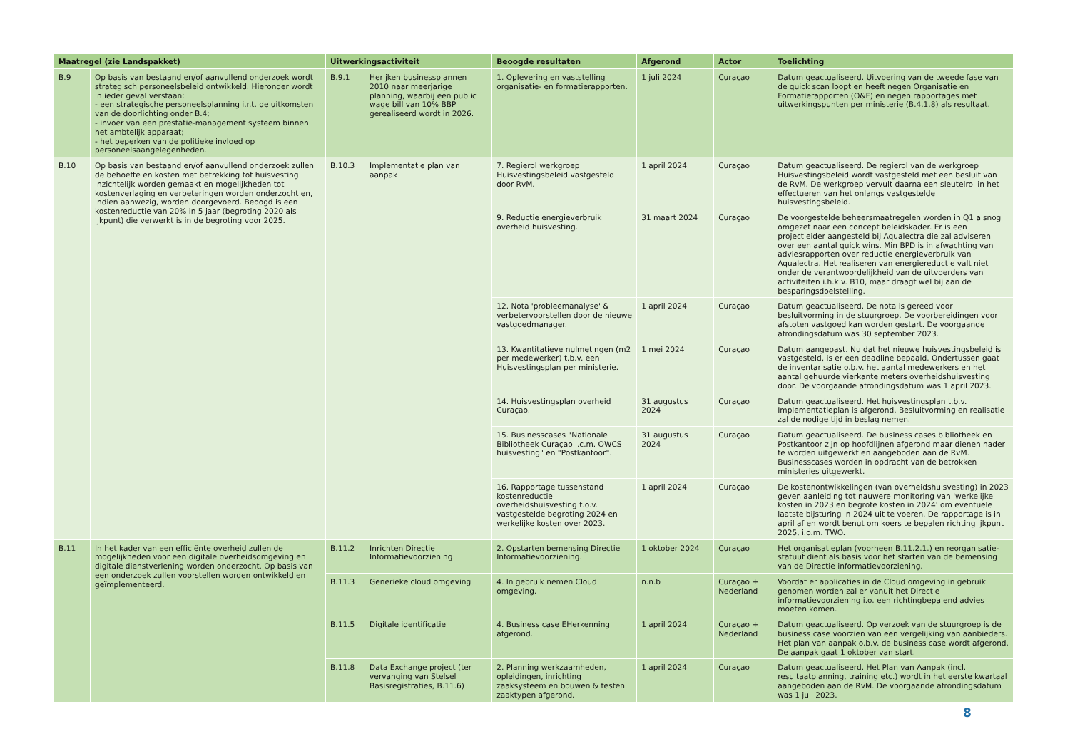| Maatregel (zie Landspakket) | | Uitwerkingsactiviteit | | Beoogde resultaten | Afgerond | Actor | Toelichting |
| --- | --- | --- | --- | --- | --- | --- | --- |
| B.9 | Op basis van bestaand en/of aanvullend onderzoek wordt strategisch personeelsbeleid ontwikkeld. Hieronder wordt in ieder geval verstaan: - een strategische personeelsplanning i.r.t. de uitkomsten van de doorlichting onder B.4; - invoer van een prestatie-management systeem binnen het ambtelijk apparaat; - het beperken van de politieke invloed op personeelsaangelegenheden. | B.9.1 | Herijken businessplannen 2010 naar meerjarige planning, waarbij een public wage bill van 10% BBP gerealiseerd wordt in 2026. | 1. Oplevering en vaststelling organisatie- en formatierapporten. | 1 juli 2024 | Curaçao | Datum geactualiseerd. Uitvoering van de tweede fase van de quick scan loopt en heeft negen Organisatie en Formatierapporten (O&F) en negen rapportages met uitwerkingspunten per ministerie (B.4.1.8) als resultaat. |
| B.10 | Op basis van bestaand en/of aanvullend onderzoek zullen de behoefte en kosten met betrekking tot huisvesting inzichtelijk worden gemaakt en mogelijkheden tot kostenverlaging en verbeteringen worden onderzocht en, indien aanwezig, worden doorgevoerd. Beoogd is een kostenreductie van 20% in 5 jaar (begroting 2020 als ijkpunt) die verwerkt is in de begroting voor 2025. | B.10.3 | Implementatie plan van aanpak | 7. Regierol werkgroep Huisvestingsbeleid vastgesteld door RvM. | 1 april 2024 | Curaçao | Datum geactualiseerd. De regierol van de werkgroep Huisvestingsbeleid wordt vastgesteld met een besluit van de RvM. De werkgroep vervult daarna een sleutelrol in het effectueren van het onlangs vastgestelde huisvestingsbeleid. |
| | | | | 9. Reductie energieverbruik overheid huisvesting. | 31 maart 2024 | Curaçao | De voorgestelde beheersmaatregelen worden in Q1 alsnog omgezet naar een concept beleidskader. Er is een projectleider aangesteld bij Aqualectra die zal adviseren over een aantal quick wins. Min BPD is in afwachting van adviesrapporten over reductie energieverbruik van Aqualectra. Het realiseren van energiereductie valt niet onder de verantwoordelijkheid van de uitvoerders van activiteiten i.h.k.v. B10, maar draagt wel bij aan de besparingsdoelstelling. |
| | | | | 12. Nota 'probleemanalyse' & verbetervoorstellen door de nieuwe vastgoedmanager. | 1 april 2024 | Curaçao | Datum geactualiseerd. De nota is gereed voor besluitvorming in de stuurgroep. De voorbereidingen voor afstoten vastgoed kan worden gestart. De voorgaande afrondingsdatum was 30 september 2023. |
| | | | | 13. Kwantitatieve nulmetingen (m2 per medewerker) t.b.v. een Huisvestingsplan per ministerie. | 1 mei 2024 | Curaçao | Datum aangepast. Nu dat het nieuwe huisvestingsbeleid is vastgesteld, is er een deadline bepaald. Ondertussen gaat de inventarisatie o.b.v. het aantal medewerkers en het aantal gehuurde vierkante meters overheidshuisvesting door. De voorgaande afrondingsdatum was 1 april 2023. |
| | | | | 14. Huisvestingsplan overheid Curaçao. | 31 augustus 2024 | Curaçao | Datum geactualiseerd. Het huisvestingsplan t.b.v. Implementatieplan is afgerond. Besluitvorming en realisatie zal de nodige tijd in beslag nemen. |
| | | | | 15. Businesscases "Nationale Bibliotheek Curaçao i.c.m. OWCS huisvesting" en "Postkantoor". | 31 augustus 2024 | Curaçao | Datum geactualiseerd. De business cases bibliotheek en Postkantoor zijn op hoofdlijnen afgerond maar dienen nader te worden uitgewerkt en aangeboden aan de RvM. Businesscases worden in opdracht van de betrokken ministeries uitgewerkt. |
| | | | | 16. Rapportage tussenstand kostenreductie overheidshuisvesting t.o.v. vastgestelde begroting 2024 en werkelijke kosten over 2023. | 1 april 2024 | Curaçao | De kostenontwikkelingen (van overheidshuisvesting) in 2023 geven aanleiding tot nauwere monitoring van 'werkelijke kosten in 2023 en begrote kosten in 2024' om eventuele laatste bijsturing in 2024 uit te voeren. De rapportage is in april af en wordt benut om koers te bepalen richting ijkpunt 2025, i.o.m. TWO. |
| B.11 | In het kader van een efficiënte overheid zullen de mogelijkheden voor een digitale overheidsomgeving en digitale dienstverlening worden onderzocht. Op basis van een onderzoek zullen voorstellen worden ontwikkeld en geïmplementeerd. | B.11.2 | Inrichten Directie Informatievoorziening | 2. Opstarten bemensing Directie Informatievoorziening. | 1 oktober 2024 | Curaçao | Het organisatieplan (voorheen B.11.2.1.) en reorganisatie-statuut dient als basis voor het starten van de bemensing van de Directie informatievoorziening. |
| | | B.11.3 | Generieke cloud omgeving | 4. In gebruik nemen Cloud omgeving. | n.n.b | Curaçao + Nederland | Voordat er applicaties in de Cloud omgeving in gebruik genomen worden zal er vanuit het Directie informatievoorziening i.o. een richtingbepalend advies moeten komen. |
| | | B.11.5 | Digitale identificatie | 4. Business case EHerkenning afgerond. | 1 april 2024 | Curaçao + Nederland | Datum geactualiseerd. Op verzoek van de stuurgroep is de business case voorzien van een vergelijking van aanbieders. Het plan van aanpak o.b.v. de business case wordt afgerond. De aanpak gaat 1 oktober van start. |
| | | B.11.8 | Data Exchange project (ter vervanging van Stelsel Basisregistraties, B.11.6) | 2. Planning werkzaamheden, opleidingen, inrichting zaaksysteem en bouwen & testen zaaktypen afgerond. | 1 april 2024 | Curaçao | Datum geactualiseerd. Het Plan van Aanpak (incl. resultaatplanning, training etc.) wordt in het eerste kwartaal aangeboden aan de RvM. De voorgaande afrondingsdatum was 1 juli 2023. |
8